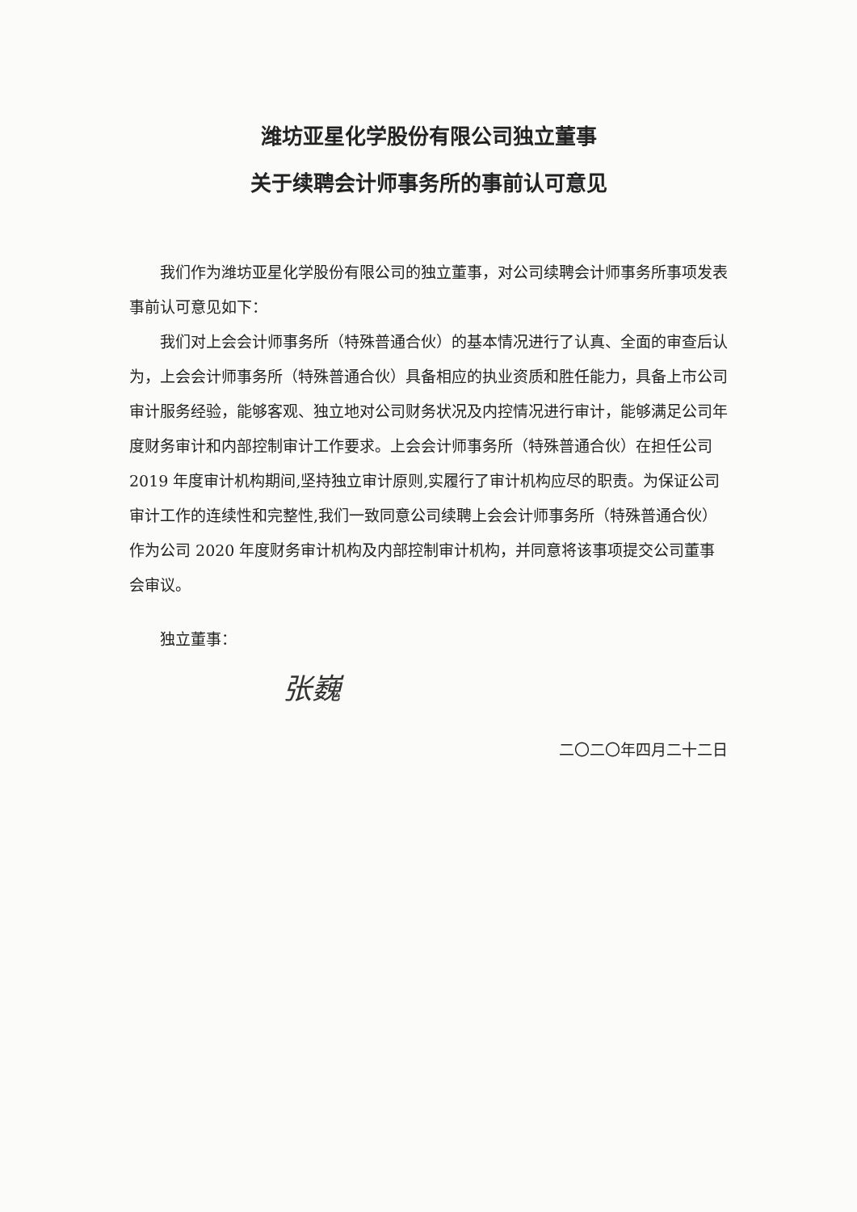潍坊亚星化学股份有限公司独立董事
关于续聘会计师事务所的事前认可意见
我们作为潍坊亚星化学股份有限公司的独立董事，对公司续聘会计师事务所事项发表事前认可意见如下：
我们对上会会计师事务所（特殊普通合伙）的基本情况进行了认真、全面的审查后认为，上会会计师事务所（特殊普通合伙）具备相应的执业资质和胜任能力，具备上市公司审计服务经验，能够客观、独立地对公司财务状况及内控情况进行审计，能够满足公司年度财务审计和内部控制审计工作要求。上会会计师事务所（特殊普通合伙）在担任公司 2019 年度审计机构期间,坚持独立审计原则,实履行了审计机构应尽的职责。为保证公司审计工作的连续性和完整性,我们一致同意公司续聘上会会计师事务所（特殊普通合伙）作为公司 2020 年度财务审计机构及内部控制审计机构，并同意将该事项提交公司董事会审议。
独立董事：
张巍
二〇二〇年四月二十二日